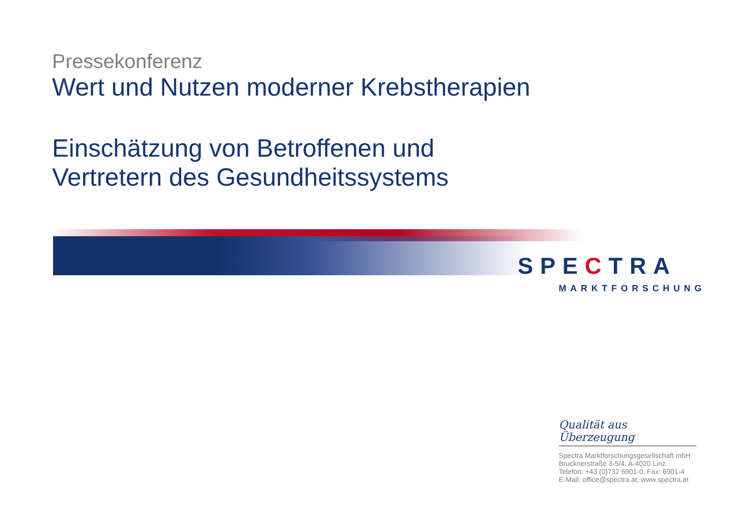Pressekonferenz
Wert und Nutzen moderner Krebstherapien
Einschätzung von Betroffenen und
Vertretern des Gesundheitssystems
SPECTRA
MARKTFORSCHUNG
Qualität aus Überzeugung
Spectra Marktforschungsgesellschaft mbH.
Brucknerstraße 3-5/4, A-4020 Linz
Telefon: +43 (0)732 6901-0, Fax: 6901-4
E-Mail: office@spectra.at, www.spectra.at